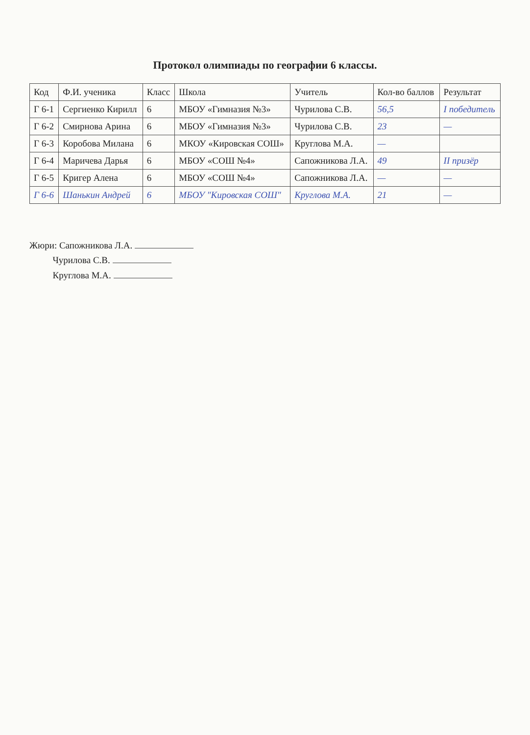Протокол олимпиады по географии 6 классы.
| Код | Ф.И. ученика | Класс | Школа | Учитель | Кол-во баллов | Результат |
| --- | --- | --- | --- | --- | --- | --- |
| Г 6-1 | Сергиенко Кирилл | 6 | МБОУ «Гимназия №3» | Чурилова С.В. | 56,5 | I победитель |
| Г 6-2 | Смирнова Арина | 6 | МБОУ «Гимназия №3» | Чурилова С.В. | 23 | — |
| Г 6-3 | Коробова Милана | 6 | МКОУ «Кировская СОШ» | Круглова М.А. | — | |
| Г 6-4 | Маричева Дарья | 6 | МБОУ «СОШ №4» | Сапожникова Л.А. | 49 | II призёр |
| Г 6-5 | Кригер Алена | 6 | МБОУ «СОШ №4» | Сапожникова Л.А. | — | — |
| Г 6-6 | Шанькин Андрей | 6 | МБОУ "Кировская СОШ" | Круглова М.А. | 21 | — |
Жюри: Сапожникова Л.А.
Чурилова С.В.
Круглова М.А.